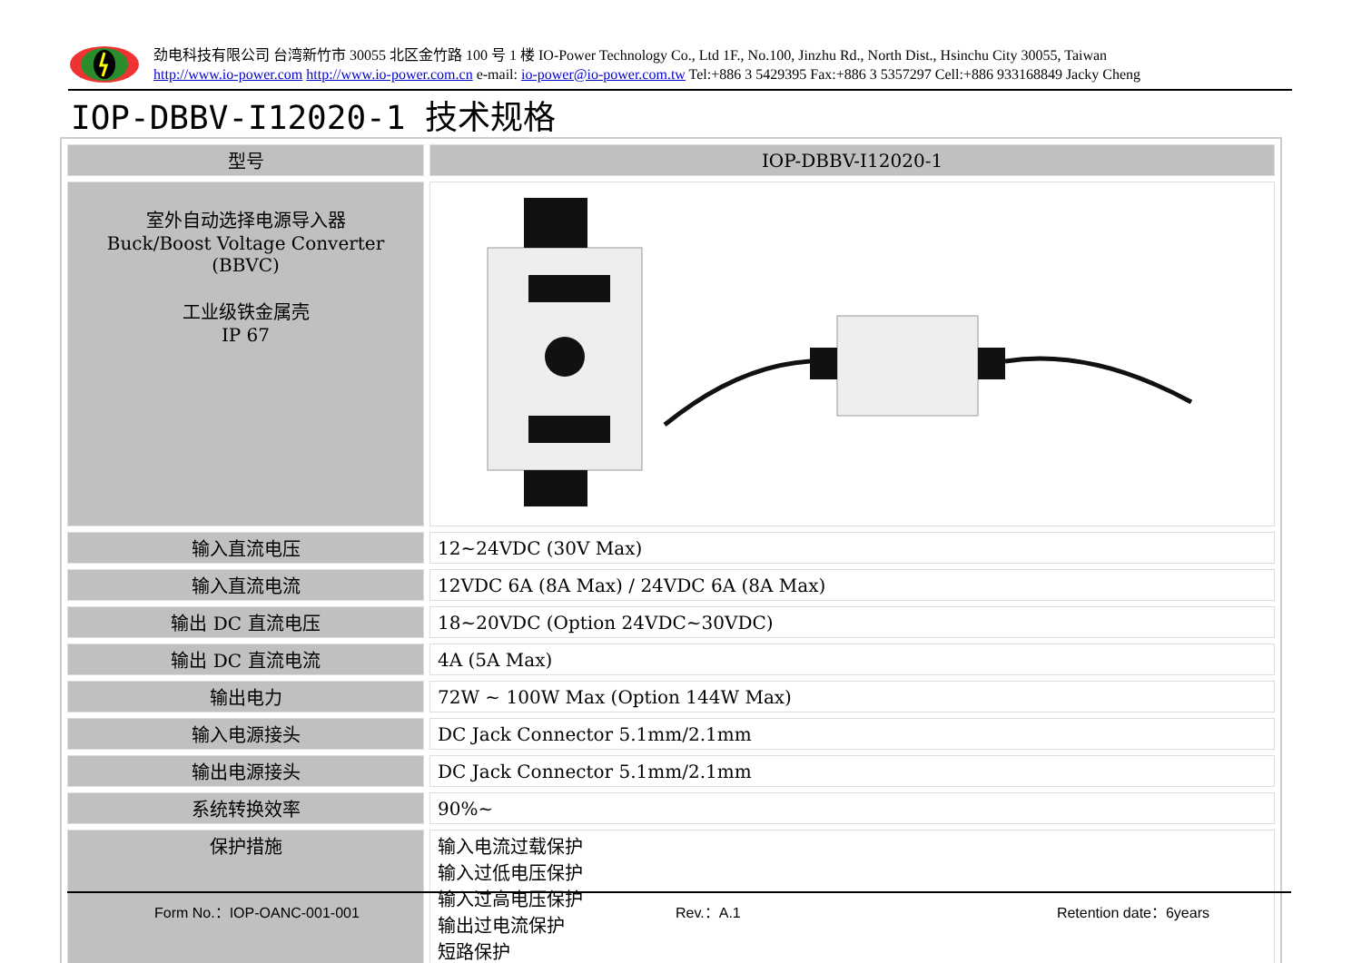劲电科技有限公司 台湾新竹市 30055 北区金竹路 100 号 1 楼 IO-Power Technology Co., Ltd 1F., No.100, Jinzhu Rd., North Dist., Hsinchu City 30055, Taiwan
http://www.io-power.com http://www.io-power.com.cn e-mail: io-power@io-power.com.tw Tel:+886 3 5429395 Fax:+886 3 5357297 Cell:+886 933168849 Jacky Cheng
IOP-DBBV-I12020-1 技术规格
| 型号 | IOP-DBBV-I12020-1 |
| 室外自动选择电源导入器 Buck/Boost Voltage Converter (BBVC) 工业级铁金属壳 IP 67 | |
| 输入直流电压 | 12~24VDC (30V Max) |
| 输入直流电流 | 12VDC 6A (8A Max) / 24VDC 6A (8A Max) |
| 输出 DC 直流电压 | 18~20VDC (Option 24VDC~30VDC) |
| 输出 DC 直流电流 | 4A (5A Max) |
| 输出电力 | 72W ~ 100W Max (Option 144W Max) |
| 输入电源接头 | DC Jack Connector 5.1mm/2.1mm |
| 输出电源接头 | DC Jack Connector 5.1mm/2.1mm |
| 系统转换效率 | 90%~ |
| 保护措施 | 输入电流过载保护 输入过低电压保护 输入过高电压保护 输出过电流保护 短路保护 |
Form No.：IOP-OANC-001-001 Rev.：A.1 Retention date：6years